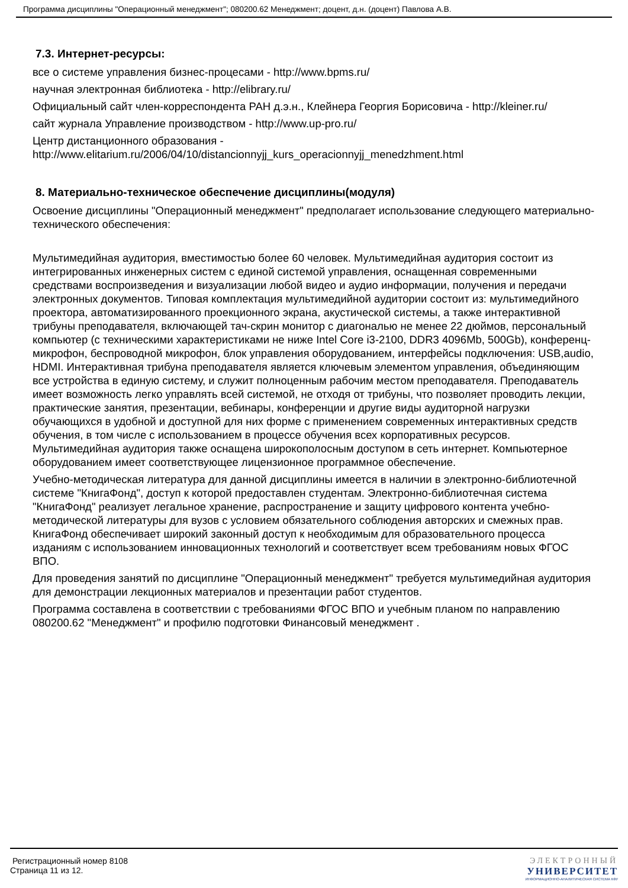Программа дисциплины "Операционный менеджмент"; 080200.62 Менеджмент; доцент, д.н. (доцент) Павлова А.В.
7.3. Интернет-ресурсы:
все о системе управления бизнес-процесами - http://www.bpms.ru/
научная электронная библиотека - http://elibrary.ru/
Официальный сайт член-корреспондента РАН д.э.н., Клейнера Георгия Борисовича - http://kleiner.ru/
сайт журнала Управление производством - http://www.up-pro.ru/
Центр дистанционного образования - http://www.elitarium.ru/2006/04/10/distancionnyjj_kurs_operacionnyjj_menedzhment.html
8. Материально-техническое обеспечение дисциплины(модуля)
Освоение дисциплины "Операционный менеджмент" предполагает использование следующего материально-технического обеспечения:
Мультимедийная аудитория, вместимостью более 60 человек. Мультимедийная аудитория состоит из интегрированных инженерных систем с единой системой управления, оснащенная современными средствами воспроизведения и визуализации любой видео и аудио информации, получения и передачи электронных документов. Типовая комплектация мультимедийной аудитории состоит из: мультимедийного проектора, автоматизированного проекционного экрана, акустической системы, а также интерактивной трибуны преподавателя, включающей тач-скрин монитор с диагональю не менее 22 дюймов, персональный компьютер (с техническими характеристиками не ниже Intel Core i3-2100, DDR3 4096Mb, 500Gb), конференц-микрофон, беспроводной микрофон, блок управления оборудованием, интерфейсы подключения: USB,audio, HDMI. Интерактивная трибуна преподавателя является ключевым элементом управления, объединяющим все устройства в единую систему, и служит полноценным рабочим местом преподавателя. Преподаватель имеет возможность легко управлять всей системой, не отходя от трибуны, что позволяет проводить лекции, практические занятия, презентации, вебинары, конференции и другие виды аудиторной нагрузки обучающихся в удобной и доступной для них форме с применением современных интерактивных средств обучения, в том числе с использованием в процессе обучения всех корпоративных ресурсов. Мультимедийная аудитория также оснащена широкополосным доступом в сеть интернет. Компьютерное оборудованием имеет соответствующее лицензионное программное обеспечение.
Учебно-методическая литература для данной дисциплины имеется в наличии в электронно-библиотечной системе "КнигаФонд", доступ к которой предоставлен студентам. Электронно-библиотечная система "КнигаФонд" реализует легальное хранение, распространение и защиту цифрового контента учебно-методической литературы для вузов с условием обязательного соблюдения авторских и смежных прав. КнигаФонд обеспечивает широкий законный доступ к необходимым для образовательного процесса изданиям с использованием инновационных технологий и соответствует всем требованиям новых ФГОС ВПО.
Для проведения занятий по дисциплине "Операционный менеджмент" требуется мультимедийная аудитория для демонстрации лекционных материалов и презентации работ студентов.
Программа составлена в соответствии с требованиями ФГОС ВПО и учебным планом по направлению 080200.62 "Менеджмент" и профилю подготовки Финансовый менеджмент .
Регистрационный номер 8108
Страница 11 из 12.
ЭЛЕКТРОННЫЙ
УНИВЕРСИТЕТ
ИНФОРМАЦИОННО-АНАЛИТИЧЕСКАЯ СИСТЕМА КФУ